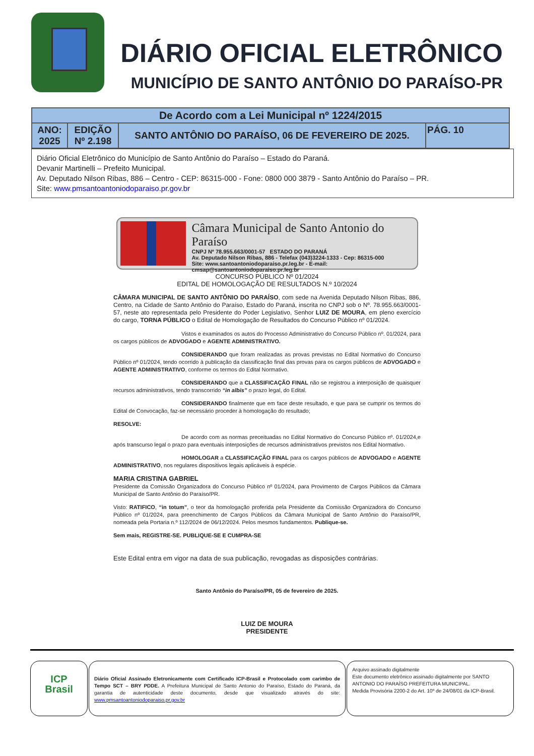DIÁRIO OFICIAL ELETRÔNICO
MUNICÍPIO DE SANTO ANTÔNIO DO PARAÍSO-PR
| De Acordo com a Lei Municipal nº 1224/2015 | | | |
| ANO: 2025 | EDIÇÃO Nº 2.198 | SANTO ANTÔNIO DO PARAÍSO, 06 DE FEVEREIRO DE 2025. | PÁG. 10 |
Diário Oficial Eletrônico do Município de Santo Antônio do Paraíso – Estado do Paraná.
Devanir Martinelli – Prefeito Municipal.
Av. Deputado Nilson Ribas, 886 – Centro - CEP: 86315-000 - Fone: 0800 000 3879 - Santo Antônio do Paraíso – PR.
Site: www.pmsantoantoniodoparaiso.pr.gov.br
Câmara Municipal de Santo Antonio do Paraíso
CNPJ Nº 78.955.663/0001-57 ESTADO DO PARANÁ
Av. Deputado Nilson Ribas, 886 - Telefax (043)3224-1333 - Cep: 86315-000
Site: www.santoantoniodoparaiso.pr.leg.br - E-mail: cmsap@santoantoniodoparaiso.pr.leg.br
CONCURSO PÚBLICO Nº 01/2024
EDITAL DE HOMOLOGAÇÃO DE RESULTADOS N.º 10/2024
CÂMARA MUNICIPAL DE SANTO ANTÔNIO DO PARAÍSO, com sede na Avenida Deputado Nilson Ribas, 886, Centro, na Cidade de Santo Antônio do Paraíso, Estado do Paraná, inscrita no CNPJ sob o Nº. 78.955.663/0001-57, neste ato representada pelo Presidente do Poder Legislativo, Senhor LUIZ DE MOURA, em pleno exercício do cargo, TORNA PÚBLICO o Edital de Homologação de Resultados do Concurso Público nº 01/2024.
Vistos e examinados os autos do Processo Administrativo do Concurso Público nº. 01/2024, para os cargos públicos de ADVOGADO e AGENTE ADMINISTRATIVO.
CONSIDERANDO que foram realizadas as provas previstas no Edital Normativo do Concurso Público nº 01/2024, tendo ocorrido à publicação da classificação final das provas para os cargos públicos de ADVOGADO e AGENTE ADMINISTRATIVO, conforme os termos do Edital Normativo.
CONSIDERANDO que a CLASSIFICAÇÃO FINAL não se registrou a interposição de quaisquer recursos administrativos, tendo transcorrido “in albis” o prazo legal, do Edital.
CONSIDERANDO finalmente que em face deste resultado, e que para se cumprir os termos do Edital de Convocação, faz-se necessário proceder à homologação do resultado;
RESOLVE:
De acordo com as normas preceituadas no Edital Normativo do Concurso Público nº. 01/2024,e após transcurso legal o prazo para eventuais interposições de recursos administrativos previstos nos Edital Normativo.
HOMOLOGAR a CLASSIFICAÇÃO FINAL para os cargos públicos de ADVOGADO e AGENTE ADMINISTRATIVO, nos regulares dispositivos legais aplicáveis à espécie.
MARIA CRISTINA GABRIEL
Presidente da Comissão Organizadora do Concurso Público nº 01/2024, para Provimento de Cargos Públicos da Câmara Municipal de Santo Antônio do Paraíso/PR.
Visto: RATIFICO, “in totum”, o teor da homologação proferida pela Presidente da Comissão Organizadora do Concurso Público nº 01/2024, para preenchimento de Cargos Públicos da Câmara Municipal de Santo Antônio do Paraíso/PR, nomeada pela Portaria n.º 112/2024 de 06/12/2024. Pelos mesmos fundamentos. Publique-se.
Sem mais, REGISTRE-SE. PUBLIQUE-SE E CUMPRA-SE
Este Edital entra em vigor na data de sua publicação, revogadas as disposições contrárias.
Santo Antônio do Paraíso/PR, 05 de fevereiro de 2025.
LUIZ DE MOURA
PRESIDENTE
ICP
Brasil
Diário Oficial Assinado Eletronicamente com Certificado ICP-Brasil e Protocolado com carimbo de Tempo SCT – BRY PDDE. A Prefeitura Municipal de Santo Antonio do Paraíso, Estado do Paraná, da garantia de autenticidade deste documento, desde que visualizado através do site: www.pmsantoantoniodoparaiso.pr.gov.br
Arquivo assinado digitalmente
Este documento eletrônico assinado digitalmente por SANTO ANTONIO DO PARAÍSO PREFEITURA MUNICIPAL.
Medida Provisória 2200-2 do Art. 10º de 24/08/01 da ICP-Brasil.